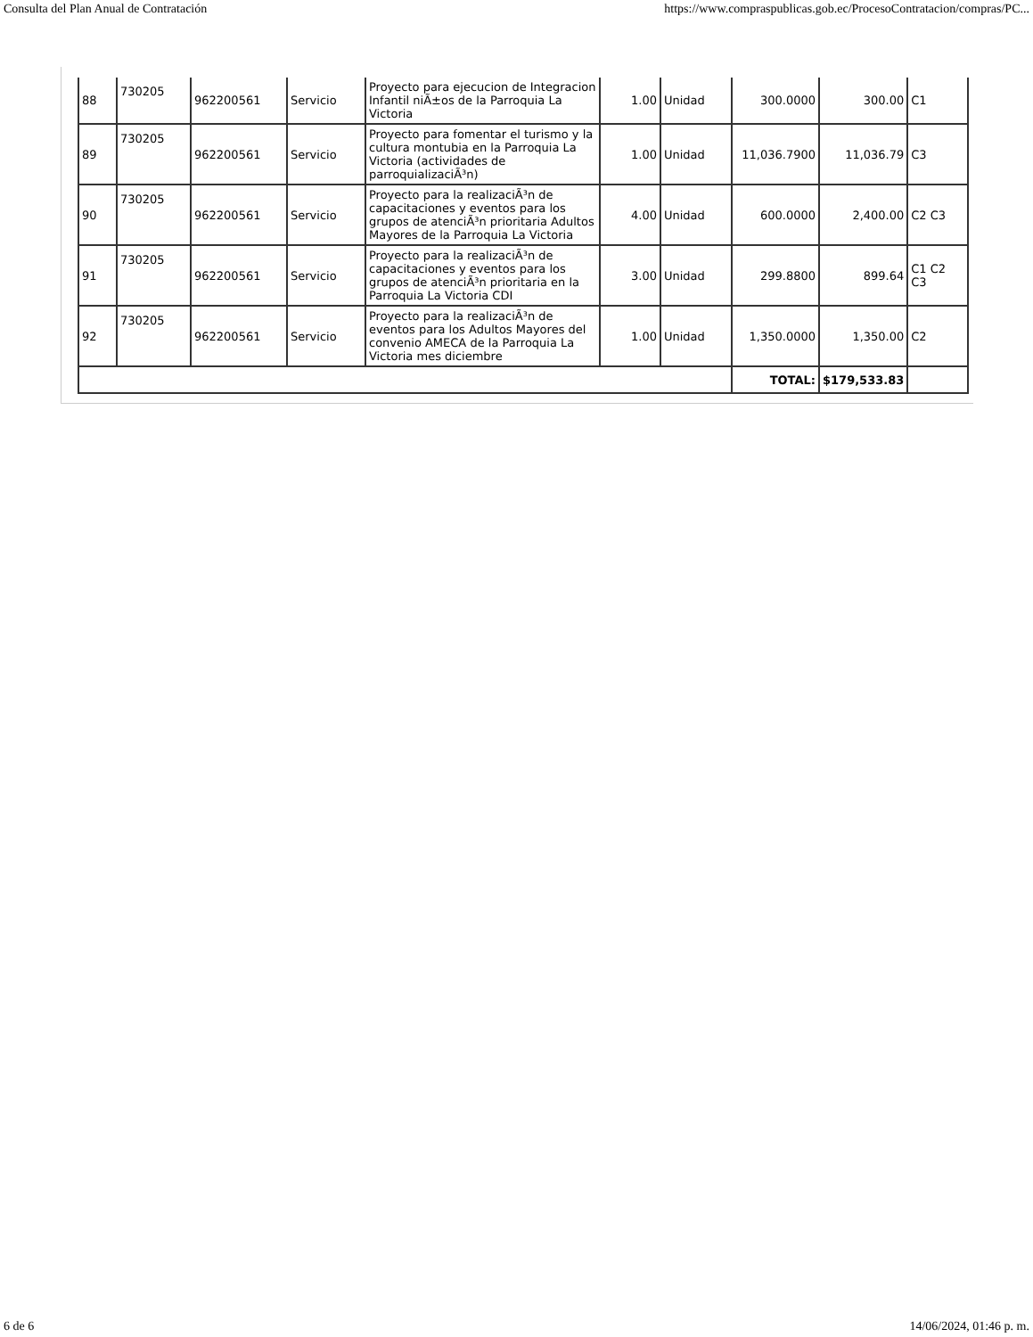Consulta del Plan Anual de Contratación https://www.compraspublicas.gob.ec/ProcesoContratacion/compras/PC...
| 88 | 730205 | 962200561 | Servicio | Proyecto para ejecucion de Integracion Infantil niÃ±os de la Parroquia La Victoria | 1.00 | Unidad | 300.0000 | 300.00 | C1 |
| 89 | 730205 | 962200561 | Servicio | Proyecto para fomentar el turismo y la cultura montubia en la Parroquia La Victoria (actividades de parroquializaciÃ³n) | 1.00 | Unidad | 11,036.7900 | 11,036.79 | C3 |
| 90 | 730205 | 962200561 | Servicio | Proyecto para la realizaciÃ³n de capacitaciones y eventos para los grupos de atenciÃ³n prioritaria Adultos Mayores de la Parroquia La Victoria | 4.00 | Unidad | 600.0000 | 2,400.00 | C2 C3 |
| 91 | 730205 | 962200561 | Servicio | Proyecto para la realizaciÃ³n de capacitaciones y eventos para los grupos de atenciÃ³n prioritaria en la Parroquia La Victoria CDI | 3.00 | Unidad | 299.8800 | 899.64 | C1 C2 C3 |
| 92 | 730205 | 962200561 | Servicio | Proyecto para la realizaciÃ³n de eventos para los Adultos Mayores del convenio AMECA de la Parroquia La Victoria mes diciembre | 1.00 | Unidad | 1,350.0000 | 1,350.00 | C2 |
| | | | | | | | TOTAL: | $179,533.83 | |
6 de 6 14/06/2024, 01:46 p. m.